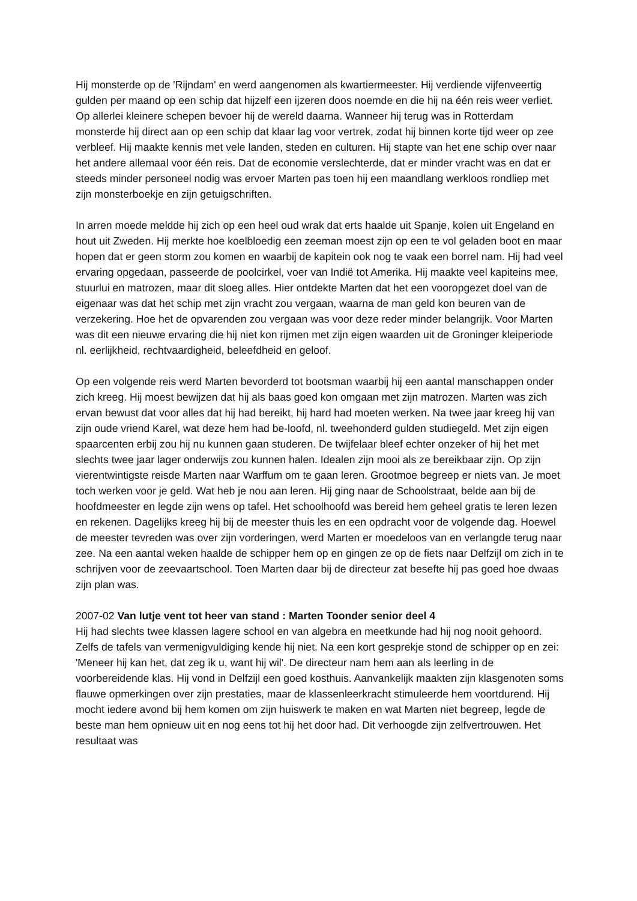Hij monsterde op de 'Rijndam' en werd aangenomen als kwartiermeester. Hij verdiende vijfenveertig gulden per maand op een schip dat hijzelf een ijzeren doos noemde en die hij na één reis weer verliet. Op allerlei kleinere schepen bevoer hij de wereld daarna. Wanneer hij terug was in Rotterdam monsterde hij direct aan op een schip dat klaar lag voor vertrek, zodat hij binnen korte tijd weer op zee verbleef. Hij maakte kennis met vele landen, steden en culturen. Hij stapte van het ene schip over naar het andere allemaal voor één reis. Dat de economie verslechterde, dat er minder vracht was en dat er steeds minder personeel nodig was ervoer Marten pas toen hij een maandlang werkloos rondliep met zijn monsterboekje en zijn getuigschriften.
In arren moede meldde hij zich op een heel oud wrak dat erts haalde uit Spanje, kolen uit Engeland en hout uit Zweden. Hij merkte hoe koelbloedig een zeeman moest zijn op een te vol geladen boot en maar hopen dat er geen storm zou komen en waarbij de kapitein ook nog te vaak een borrel nam. Hij had veel ervaring opgedaan, passeerde de poolcirkel, voer van Indië tot Amerika. Hij maakte veel kapiteins mee, stuurlui en matrozen, maar dit sloeg alles. Hier ontdekte Marten dat het een vooropgezet doel van de eigenaar was dat het schip met zijn vracht zou vergaan, waarna de man geld kon beuren van de verzekering. Hoe het de opvarenden zou vergaan was voor deze reder minder belangrijk. Voor Marten was dit een nieuwe ervaring die hij niet kon rijmen met zijn eigen waarden uit de Groninger kleiperiode nl. eerlijkheid, rechtvaardigheid, beleefdheid en geloof.
Op een volgende reis werd Marten bevorderd tot bootsman waarbij hij een aantal manschappen onder zich kreeg. Hij moest bewijzen dat hij als baas goed kon omgaan met zijn matrozen. Marten was zich ervan bewust dat voor alles dat hij had bereikt, hij hard had moeten werken. Na twee jaar kreeg hij van zijn oude vriend Karel, wat deze hem had be-loofd, nl. tweehonderd gulden studiegeld. Met zijn eigen spaarcenten erbij zou hij nu kunnen gaan studeren. De twijfelaar bleef echter onzeker of hij het met slechts twee jaar lager onderwijs zou kunnen halen. Idealen zijn mooi als ze bereikbaar zijn. Op zijn vierentwintigste reisde Marten naar Warffum om te gaan leren. Grootmoe begreep er niets van. Je moet toch werken voor je geld. Wat heb je nou aan leren. Hij ging naar de Schoolstraat, belde aan bij de hoofdmeester en legde zijn wens op tafel. Het schoolhoofd was bereid hem geheel gratis te leren lezen en rekenen. Dagelijks kreeg hij bij de meester thuis les en een opdracht voor de volgende dag. Hoewel de meester tevreden was over zijn vorderingen, werd Marten er moedeloos van en verlangde terug naar zee. Na een aantal weken haalde de schipper hem op en gingen ze op de fiets naar Delfzijl om zich in te schrijven voor de zeevaartschool. Toen Marten daar bij de directeur zat besefte hij pas goed hoe dwaas zijn plan was.
2007-02 Van lutje vent tot heer van stand : Marten Toonder senior deel 4
Hij had slechts twee klassen lagere school en van algebra en meetkunde had hij nog nooit gehoord. Zelfs de tafels van vermenigvuldiging kende hij niet. Na een kort gesprekje stond de schipper op en zei: 'Meneer hij kan het, dat zeg ik u, want hij wil'. De directeur nam hem aan als leerling in de voorbereidende klas. Hij vond in Delfzijl een goed kosthuis. Aanvankelijk maakten zijn klasgenoten soms flauwe opmerkingen over zijn prestaties, maar de klassenleerkracht stimuleerde hem voortdurend. Hij mocht iedere avond bij hem komen om zijn huiswerk te maken en wat Marten niet begreep, legde de beste man hem opnieuw uit en nog eens tot hij het door had. Dit verhoogde zijn zelfvertrouwen. Het resultaat was